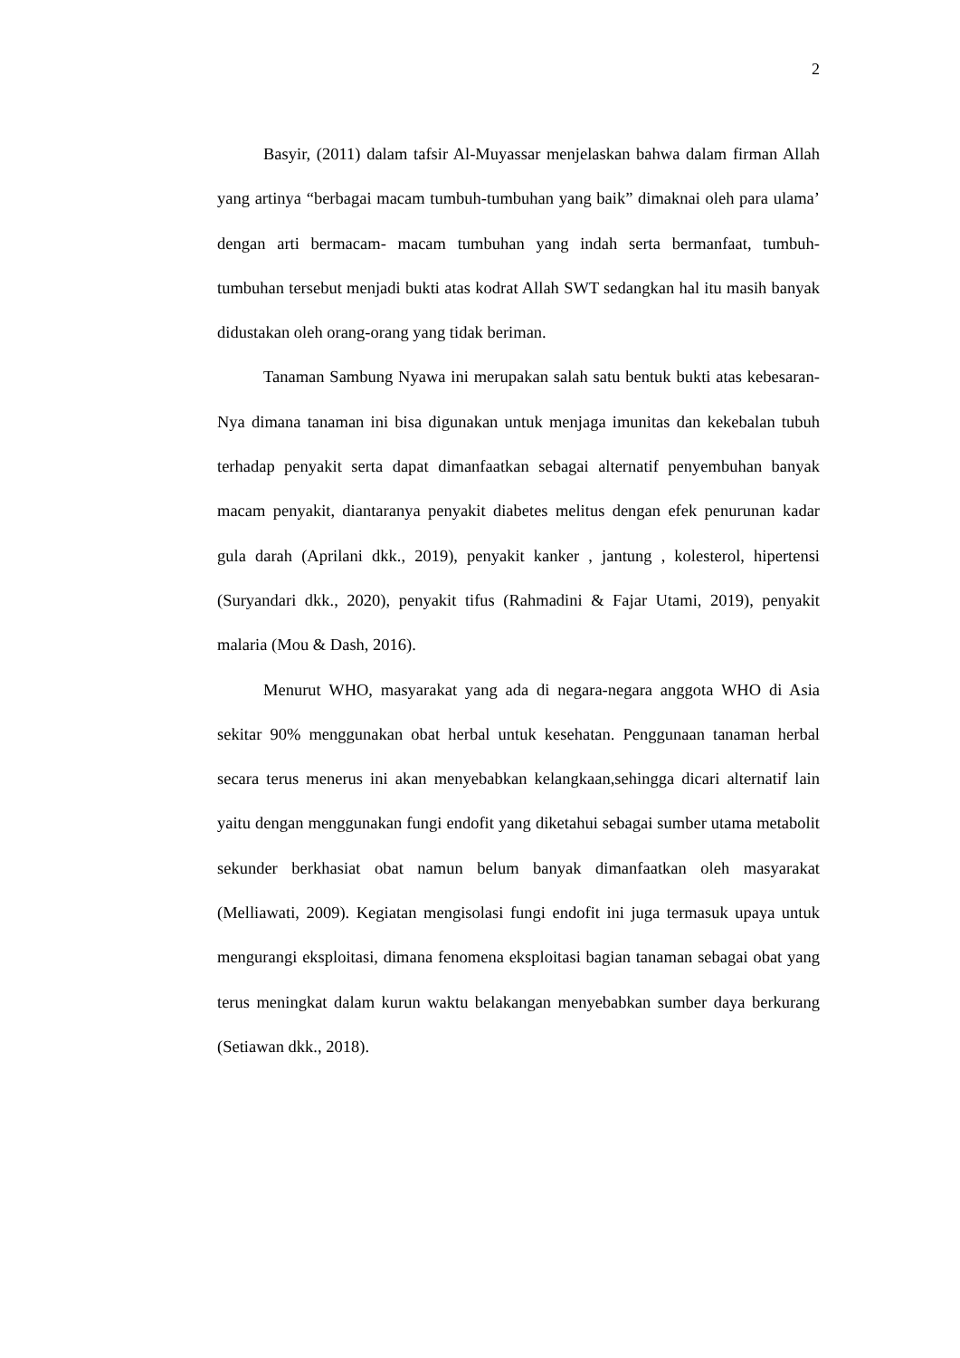2
Basyir, (2011) dalam tafsir Al-Muyassar menjelaskan bahwa dalam firman Allah yang artinya “berbagai macam tumbuh-tumbuhan yang baik” dimaknai oleh para ulama’ dengan arti bermacam- macam tumbuhan yang indah serta bermanfaat, tumbuh-tumbuhan tersebut menjadi bukti atas kodrat Allah SWT sedangkan hal itu masih banyak didustakan oleh orang-orang yang tidak beriman.
Tanaman Sambung Nyawa ini merupakan salah satu bentuk bukti atas kebesaran-Nya dimana tanaman ini bisa digunakan untuk menjaga imunitas dan kekebalan tubuh terhadap penyakit serta dapat dimanfaatkan sebagai alternatif penyembuhan banyak macam penyakit, diantaranya penyakit diabetes melitus dengan efek penurunan kadar gula darah (Aprilani dkk., 2019), penyakit kanker , jantung , kolesterol, hipertensi (Suryandari dkk., 2020), penyakit tifus (Rahmadini & Fajar Utami, 2019), penyakit malaria (Mou & Dash, 2016).
Menurut WHO, masyarakat yang ada di negara-negara anggota WHO di Asia sekitar 90% menggunakan obat herbal untuk kesehatan. Penggunaan tanaman herbal secara terus menerus ini akan menyebabkan kelangkaan,sehingga dicari alternatif lain yaitu dengan menggunakan fungi endofit yang diketahui sebagai sumber utama metabolit sekunder berkhasiat obat namun belum banyak dimanfaatkan oleh masyarakat (Melliawati, 2009). Kegiatan mengisolasi fungi endofit ini juga termasuk upaya untuk mengurangi eksploitasi, dimana fenomena eksploitasi bagian tanaman sebagai obat yang terus meningkat dalam kurun waktu belakangan menyebabkan sumber daya berkurang (Setiawan dkk., 2018).